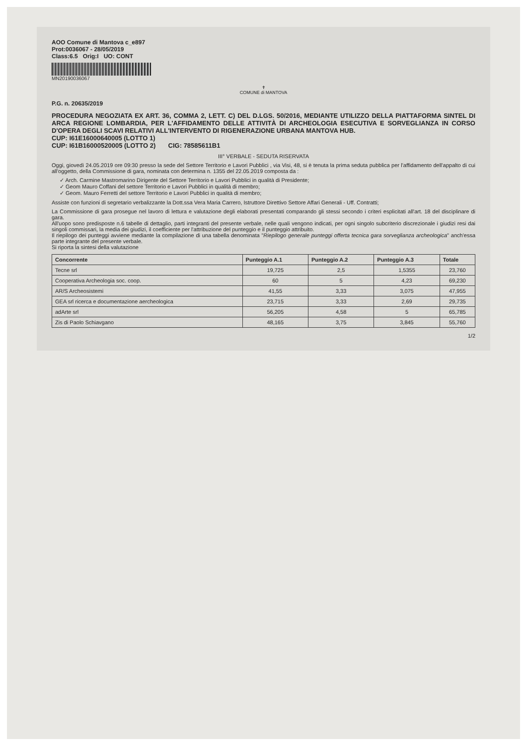AOO Comune di Mantova c_e897
Prot:0036067 - 28/05/2019
Class:6.5 Orig:I UO: CONT
MN20190036067
✝
COMUNE di MANTOVA
P.G. n. 20635/2019
PROCEDURA NEGOZIATA EX ART. 36, COMMA 2, LETT. C) DEL D.LGS. 50/2016, MEDIANTE UTILIZZO DELLA PIATTAFORMA SINTEL DI ARCA REGIONE LOMBARDIA, PER L'AFFIDAMENTO DELLE ATTIVITÀ DI ARCHEOLOGIA ESECUTIVA E SORVEGLIANZA IN CORSO D'OPERA DEGLI SCAVI RELATIVI ALL'INTERVENTO DI RIGENERAZIONE URBANA MANTOVA HUB.
CUP: I61E16000640005 (LOTTO 1)
CUP: I61B16000520005 (LOTTO 2) CIG: 78585611B1
III° VERBALE - SEDUTA RISERVATA
Oggi, giovedì 24.05.2019 ore 09:30 presso la sede del Settore Territorio e Lavori Pubblici , via Visi, 48, si è tenuta la prima seduta pubblica per l'affidamento dell'appalto di cui all'oggetto, della Commissione di gara, nominata con determina n. 1355 del 22.05.2019 composta da :
✓ Arch. Carmine Mastromarino Dirigente del Settore Territorio e Lavori Pubblici in qualità di Presidente;
✓ Geom Mauro Coffani del settore Territorio e Lavori Pubblici in qualità di membro;
✓ Geom. Mauro Ferretti del settore Territorio e Lavori Pubblici in qualità di membro;
Assiste con funzioni di segretario verbalizzante la Dott.ssa Vera Maria Carrero, Istruttore Direttivo Settore Affari Generali - Uff. Contratti;
La Commissione di gara prosegue nel lavoro di lettura e valutazione degli elaborati presentati comparando gli stessi secondo i criteri esplicitati all'art. 18 del disciplinare di gara.
All'uopo sono predisposte n.6 tabelle di dettaglio, parti integranti del presente verbale, nelle quali vengono indicati, per ogni singolo subcriterio discrezionale i giudizi resi dai singoli commissari, la media dei giudizi, il coefficiente per l'attribuzione del punteggio e il punteggio attribuito.
Il riepilogo dei punteggi avviene mediante la compilazione di una tabella denominata "Riepilogo generale punteggi offerta tecnica gara sorveglianza archeologica" anch'essa parte integrante del presente verbale.
Si riporta la sintesi della valutazione
| Concorrente | Punteggio A.1 | Punteggio A.2 | Punteggio A.3 | Totale |
| --- | --- | --- | --- | --- |
| Tecne srl | 19,725 | 2,5 | 1,5355 | 23,760 |
| Cooperativa Archeologia soc. coop. | 60 | 5 | 4,23 | 69,230 |
| AR/S Archeosistemi | 41,55 | 3,33 | 3,075 | 47,955 |
| GEA srl ricerca e documentazione aercheologica | 23,715 | 3,33 | 2,69 | 29,735 |
| adArte srl | 56,205 | 4,58 | 5 | 65,785 |
| Zis di Paolo Schiavgano | 48,165 | 3,75 | 3,845 | 55,760 |
1/2